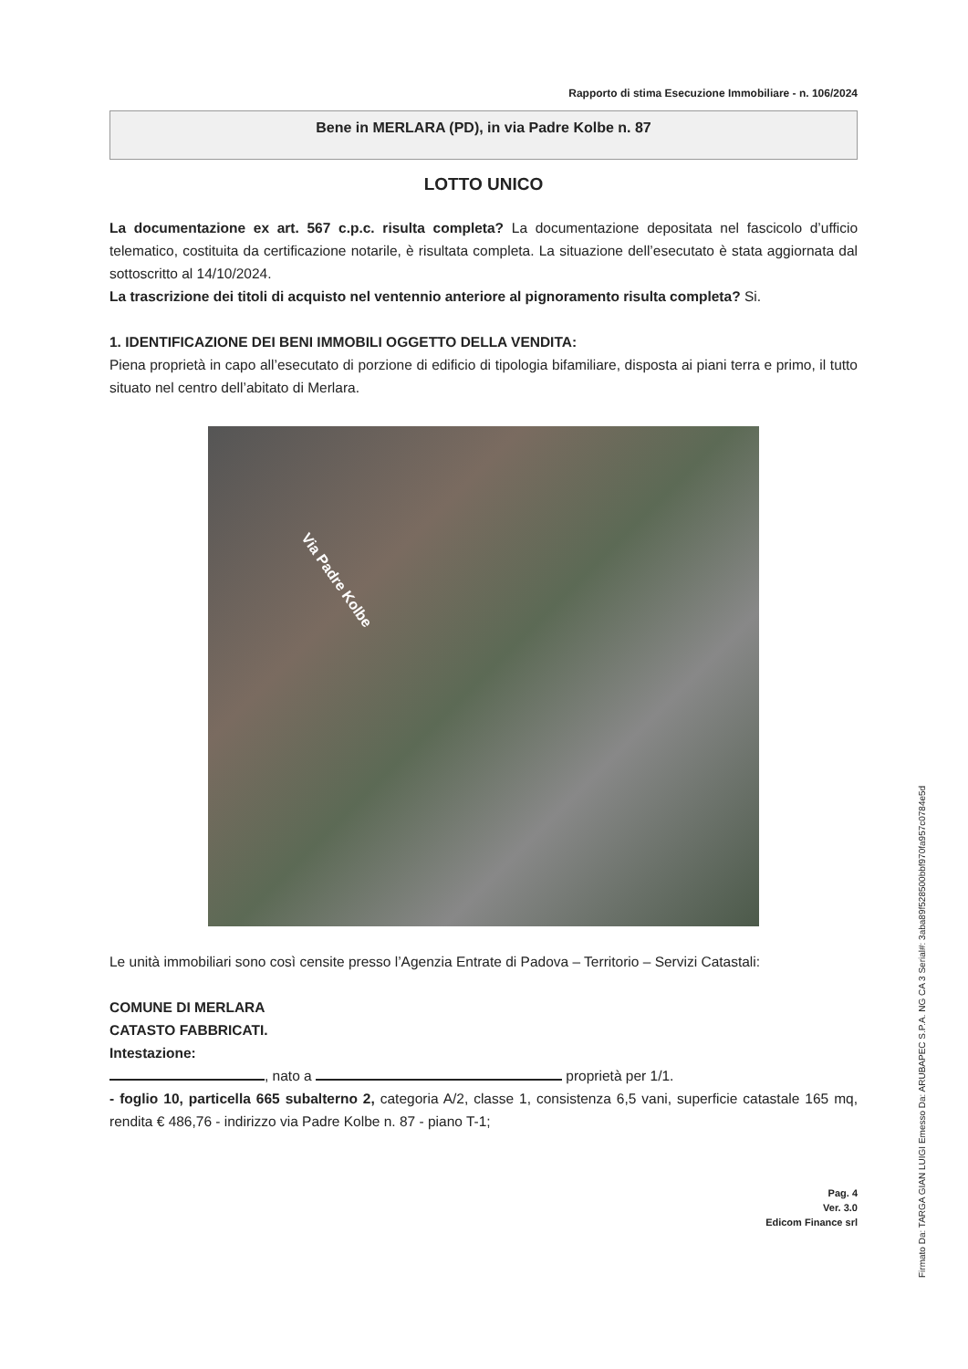Rapporto di stima Esecuzione Immobiliare - n. 106/2024
Bene in MERLARA (PD), in via Padre Kolbe n. 87
LOTTO UNICO
La documentazione ex art. 567 c.p.c. risulta completa? La documentazione depositata nel fascicolo d’ufficio telematico, costituita da certificazione notarile, è risultata completa. La situazione dell’esecutato è stata aggiornata dal sottoscritto al 14/10/2024.
La trascrizione dei titoli di acquisto nel ventennio anteriore al pignoramento risulta completa? Si.
1. IDENTIFICAZIONE DEI BENI IMMOBILI OGGETTO DELLA VENDITA:
Piena proprietà in capo all’esecutato di porzione di edificio di tipologia bifamiliare, disposta ai piani terra e primo, il tutto situato nel centro dell’abitato di Merlara.
Via Padre Kolbe
Le unità immobiliari sono così censite presso l’Agenzia Entrate di Padova – Territorio – Servizi Catastali:
COMUNE DI MERLARA
CATASTO FABBRICATI.
Intestazione:
, nato a proprietà per 1/1.
- foglio 10, particella 665 subalterno 2, categoria A/2, classe 1, consistenza 6,5 vani, superficie catastale 165 mq, rendita € 486,76 - indirizzo via Padre Kolbe n. 87 - piano T-1;
Pag. 4
Ver. 3.0
Edicom Finance srl
Firmato Da: TARGA GIAN LUIGI Emesso Da: ARUBAPEC S.P.A. NG CA 3 Serial#: 3aba89f528500bbf970fa957c0784e5d